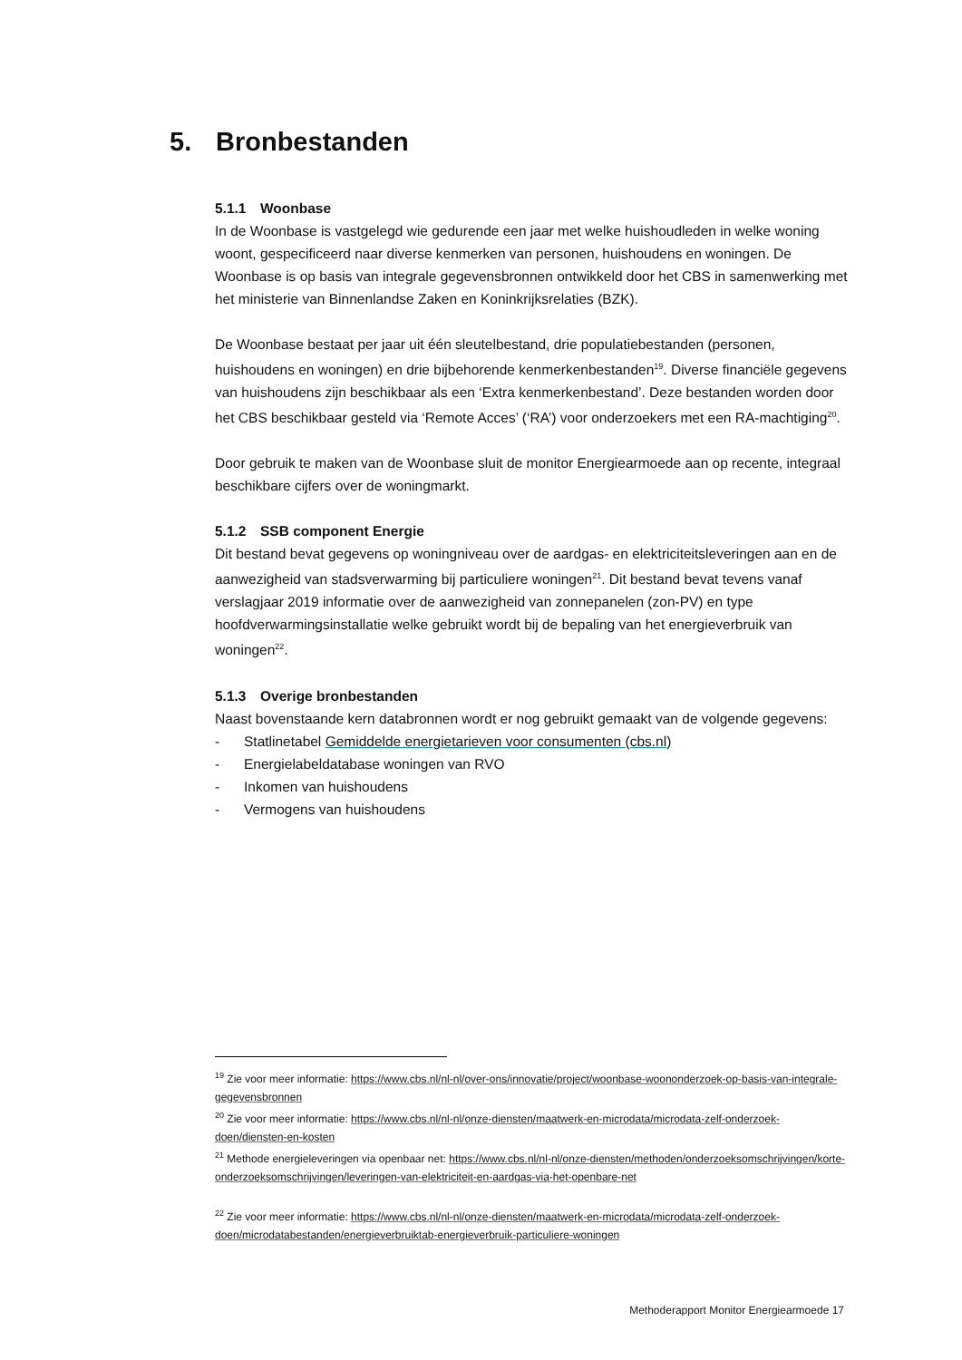5. Bronbestanden
5.1.1 Woonbase
In de Woonbase is vastgelegd wie gedurende een jaar met welke huishoudleden in welke woning woont, gespecificeerd naar diverse kenmerken van personen, huishoudens en woningen. De Woonbase is op basis van integrale gegevensbronnen ontwikkeld door het CBS in samenwerking met het ministerie van Binnenlandse Zaken en Koninkrijksrelaties (BZK).
De Woonbase bestaat per jaar uit één sleutelbestand, drie populatiebestanden (personen, huishoudens en woningen) en drie bijbehorende kenmerkenbestanden<sup>19</sup>. Diverse financiële gegevens van huishoudens zijn beschikbaar als een ‘Extra kenmerkenbestand’. Deze bestanden worden door het CBS beschikbaar gesteld via ‘Remote Acces’ (‘RA’) voor onderzoekers met een RA-machtiging<sup>20</sup>.
Door gebruik te maken van de Woonbase sluit de monitor Energiearmoede aan op recente, integraal beschikbare cijfers over de woningmarkt.
5.1.2 SSB component Energie
Dit bestand bevat gegevens op woningniveau over de aardgas- en elektriciteitsleveringen aan en de aanwezigheid van stadsverwarming bij particuliere woningen<sup>21</sup>. Dit bestand bevat tevens vanaf verslagjaar 2019 informatie over de aanwezigheid van zonnepanelen (zon-PV) en type hoofdverwarmingsinstallatie welke gebruikt wordt bij de bepaling van het energieverbruik van woningen<sup>22</sup>.
5.1.3 Overige bronbestanden
Naast bovenstaande kern databronnen wordt er nog gebruikt gemaakt van de volgende gegevens:
- Statlinetabel Gemiddelde energietarieven voor consumenten (cbs.nl)
- Energielabeldatabase woningen van RVO
- Inkomen van huishoudens
- Vermogens van huishoudens
<sup>19</sup> Zie voor meer informatie: https://www.cbs.nl/nl-nl/over-ons/innovatie/project/woonbase-woononderzoek-op-basis-van-integrale-gegevensbronnen
<sup>20</sup> Zie voor meer informatie: https://www.cbs.nl/nl-nl/onze-diensten/maatwerk-en-microdata/microdata-zelf-onderzoek-doen/diensten-en-kosten
<sup>21</sup> Methode energieleveringen via openbaar net: https://www.cbs.nl/nl-nl/onze-diensten/methoden/onderzoeksomschrijvingen/korte-onderzoeksomschrijvingen/leveringen-van-elektriciteit-en-aardgas-via-het-openbare-net
<sup>22</sup> Zie voor meer informatie: https://www.cbs.nl/nl-nl/onze-diensten/maatwerk-en-microdata/microdata-zelf-onderzoek-doen/microdatabestanden/energieverbruiktab-energieverbruik-particuliere-woningen
Methoderapport Monitor Energiearmoede 17